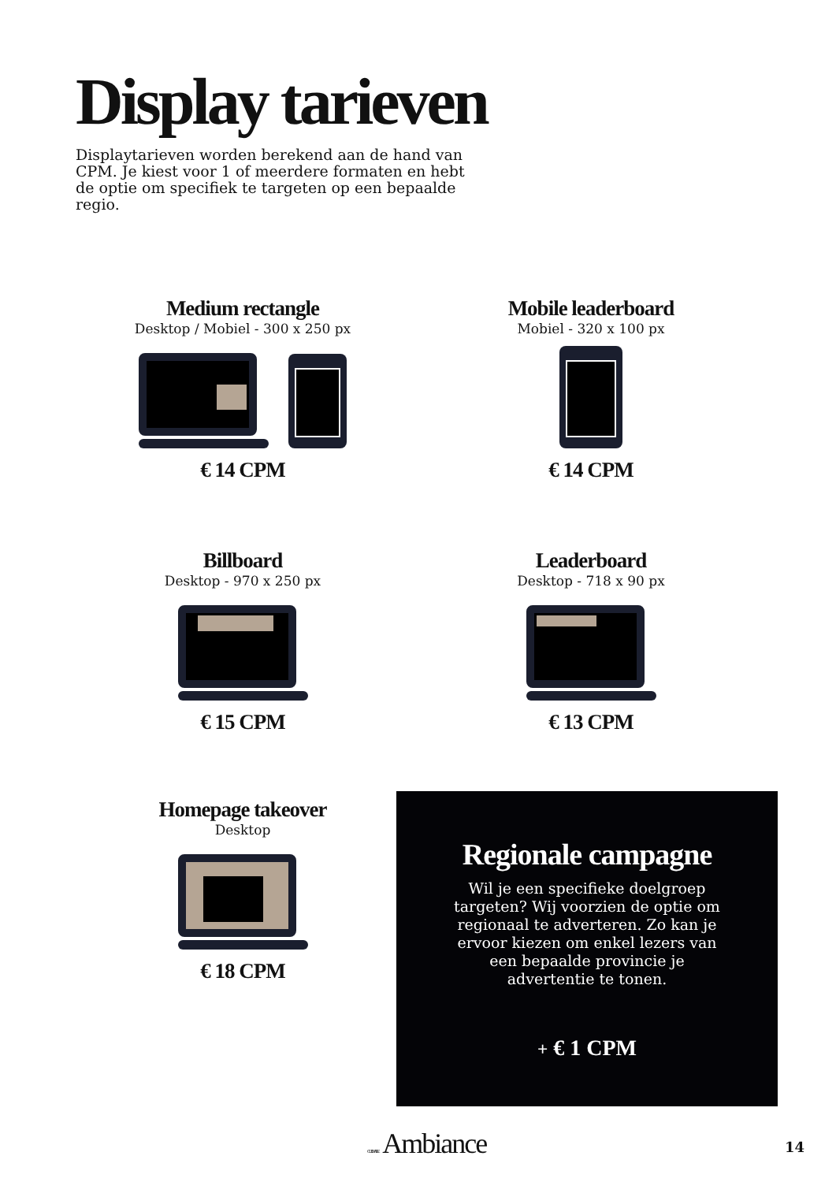Display tarieven
Displaytarieven worden berekend aan de hand van CPM. Je kiest voor 1 of meerdere formaten en hebt de optie om specifiek te targeten op een bepaalde regio.
Medium rectangle
Desktop / Mobiel - 300 x 250 px
€ 14 CPM
Mobile leaderboard
Mobiel - 320 x 100 px
€ 14 CPM
Billboard
Desktop - 970 x 250 px
€ 15 CPM
Leaderboard
Desktop - 718 x 90 px
€ 13 CPM
Homepage takeover
Desktop
€ 18 CPM
Regionale campagne
Wil je een specifieke doelgroep targeten? Wij voorzien de optie om regionaal te adverteren. Zo kan je ervoor kiezen om enkel lezers van een bepaalde provincie je advertentie te tonen.
+ € 1 CPM
CULINAIRE Ambiance 14